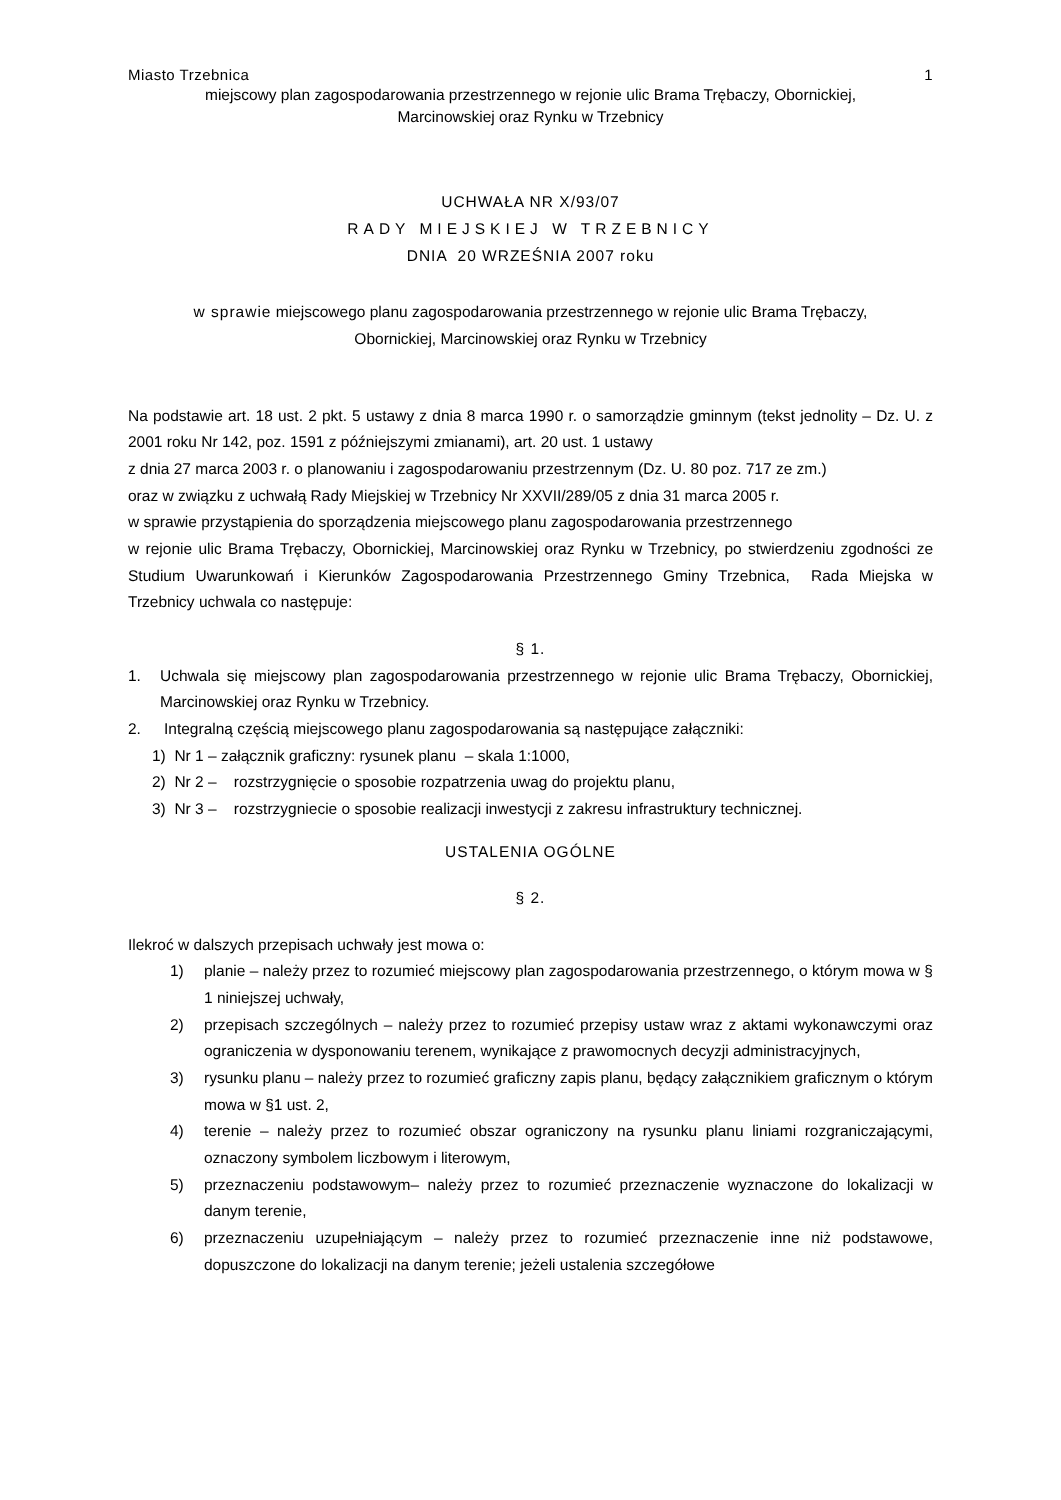Miasto Trzebnica 1
miejscowy plan zagospodarowania przestrzennego w rejonie ulic Brama Trębaczy, Obornickiej,
Marcinowskiej oraz Rynku w Trzebnicy
UCHWAŁA NR X/93/07
RADY MIEJSKIEJ W TRZEBNICY
DNIA 20 WRZEŚNIA 2007 roku
w sprawie miejscowego planu zagospodarowania przestrzennego w rejonie ulic Brama Trębaczy,
Obornickiej, Marcinowskiej oraz Rynku w Trzebnicy
Na podstawie art. 18 ust. 2 pkt. 5 ustawy z dnia 8 marca 1990 r. o samorządzie gminnym (tekst jednolity – Dz. U. z 2001 roku Nr 142, poz. 1591 z późniejszymi zmianami), art. 20 ust. 1 ustawy
z dnia 27 marca 2003 r. o planowaniu i zagospodarowaniu przestrzennym (Dz. U. 80 poz. 717 ze zm.)
oraz w związku z uchwałą Rady Miejskiej w Trzebnicy Nr XXVII/289/05 z dnia 31 marca 2005 r.
w sprawie przystąpienia do sporządzenia miejscowego planu zagospodarowania przestrzennego
w rejonie ulic Brama Trębaczy, Obornickiej, Marcinowskiej oraz Rynku w Trzebnicy, po stwierdzeniu zgodności ze Studium Uwarunkowań i Kierunków Zagospodarowania Przestrzennego Gminy Trzebnica, Rada Miejska w Trzebnicy uchwala co następuje:
§ 1.
1. Uchwala się miejscowy plan zagospodarowania przestrzennego w rejonie ulic Brama Trębaczy, Obornickiej, Marcinowskiej oraz Rynku w Trzebnicy.
2. Integralną częścią miejscowego planu zagospodarowania są następujące załączniki:
1) Nr 1 – załącznik graficzny: rysunek planu – skala 1:1000,
2) Nr 2 – rozstrzygnięcie o sposobie rozpatrzenia uwag do projektu planu,
3) Nr 3 – rozstrzygniecie o sposobie realizacji inwestycji z zakresu infrastruktury technicznej.
USTALENIA OGÓLNE
§ 2.
Ilekroć w dalszych przepisach uchwały jest mowa o:
1) planie – należy przez to rozumieć miejscowy plan zagospodarowania przestrzennego, o którym mowa w § 1 niniejszej uchwały,
2) przepisach szczególnych – należy przez to rozumieć przepisy ustaw wraz z aktami wykonawczymi oraz ograniczenia w dysponowaniu terenem, wynikające z prawomocnych decyzji administracyjnych,
3) rysunku planu – należy przez to rozumieć graficzny zapis planu, będący załącznikiem graficznym o którym mowa w §1 ust. 2,
4) terenie – należy przez to rozumieć obszar ograniczony na rysunku planu liniami rozgraniczającymi, oznaczony symbolem liczbowym i literowym,
5) przeznaczeniu podstawowym– należy przez to rozumieć przeznaczenie wyznaczone do lokalizacji w danym terenie,
6) przeznaczeniu uzupełniającym – należy przez to rozumieć przeznaczenie inne niż podstawowe, dopuszczone do lokalizacji na danym terenie; jeżeli ustalenia szczegółowe